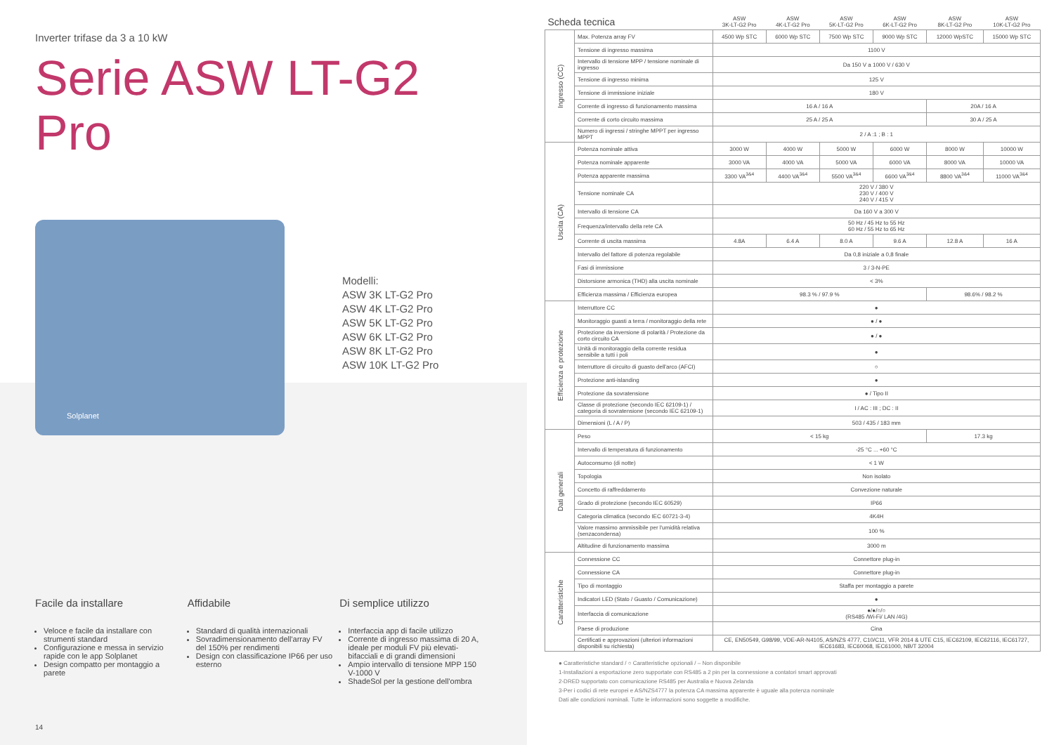Inverter trifase da 3 a 10 kW
Serie ASW LT-G2
Pro
Solplanet
Modelli:
ASW 3K LT-G2 Pro
ASW 4K LT-G2 Pro
ASW 5K LT-G2 Pro
ASW 6K LT-G2 Pro
ASW 8K LT-G2 Pro
ASW 10K LT-G2 Pro
Facile da installare
Veloce e facile da installare con strumenti standard
Configurazione e messa in servizio rapide con le app Solplanet
Design compatto per montaggio a parete
Affidabile
Standard di qualità internazionali
Sovradimensionamento dell'array FV del 150% per rendimenti
Design con classificazione IP66 per uso esterno
Di semplice utilizzo
Interfaccia app di facile utilizzo
Corrente di ingresso massima di 20 A, ideale per moduli FV più elevati-bifacciali e di grandi dimensioni
Ampio intervallo di tensione MPP 150 V-1000 V
ShadeSol per la gestione dell'ombra
14
| Scheda tecnica | | ASW 3K-LT-G2 Pro | ASW 4K-LT-G2 Pro | ASW 5K-LT-G2 Pro | ASW 6K-LT-G2 Pro | ASW 8K-LT-G2 Pro | ASW 10K-LT-G2 Pro |
| --- | --- | --- | --- | --- | --- | --- | --- |
| Ingresso (CC) | Max. Potenza array FV | 4500 Wp STC | 6000 Wp STC | 7500 Wp STC | 9000 Wp STC | 12000 WpSTC | 15000 Wp STC |
| | Tensione di ingresso massima | 1100 V | | | | | |
| | Intervallo di tensione MPP / tensione nominale di ingresso | Da 150 V a 1000 V / 630 V | | | | | |
| | Tensione di ingresso minima | 125 V | | | | | |
| | Tensione di immissione iniziale | 180 V | | | | | |
| | Corrente di ingresso di funzionamento massima | 16 A / 16 A | | | | 20A / 16 A | |
| | Corrente di corto circuito massima | 25 A / 25 A | | | | 30 A / 25 A | |
| | Numero di ingressi / stringhe MPPT per ingresso MPPT | 2 / A :1 ; B : 1 | | | | | |
| Uscita (CA) | Potenza nominale attiva | 3000 W | 4000 W | 5000 W | 6000 W | 8000 W | 10000 W |
| | Potenza nominale apparente | 3000 VA | 4000 VA | 5000 VA | 6000 VA | 8000 VA | 10000 VA |
| | Potenza apparente massima | 3300 VA<sup>3&4</sup> | 4400 VA<sup>3&4</sup> | 5500 VA<sup>3&4</sup> | 6600 VA<sup>3&4</sup> | 8800 VA<sup>3&4</sup> | 11000 VA<sup>3&4</sup> |
| | Tensione nominale CA | 220 V / 380 V 230 V / 400 V 240 V / 415 V | | | | | |
| | Intervallo di tensione CA | Da 160 V a 300 V | | | | | |
| | Frequenza/intervallo della rete CA | 50 Hz / 45 Hz to 55 Hz 60 Hz / 55 Hz to 65 Hz | | | | | |
| | Corrente di uscita massima | 4.8A | 6.4 A | 8.0 A | 9.6 A | 12.8 A | 16 A |
| | Intervallo del fattore di potenza regolabile | Da 0,8 iniziale a 0,8 finale | | | | | |
| | Fasi di immissione | 3 / 3-N-PE | | | | | |
| | Distorsione armonica (THD) alla uscita nominale | < 3% | | | | | |
| | Efficienza massima / Efficienza europea | 98.3 % / 97.9 % | | | | 98.6% / 98.2 % | |
| Efficienza e protezione | Interruttore CC | ● | | | | | |
| | Monitoraggio guasti a terra / monitoraggio della rete | ● / ● | | | | | |
| | Protezione da inversione di polarità / Protezione da corto circuito CA | ● / ● | | | | | |
| | Unità di monitoraggio della corrente residua sensibile a tutti i poli | ● | | | | | |
| | Interruttore di circuito di guasto dell'arco (AFCI) | ○ | | | | | |
| | Protezione anti-islanding | ● | | | | | |
| | Protezione da sovratensione | ● / Tipo II | | | | | |
| | Classe di protezione (secondo IEC 62109-1) / categoria di sovratensione (secondo IEC 62109-1) | I / AC : III ; DC : II | | | | | |
| | Dimensioni (L / A / P) | 503 / 435 / 183 mm | | | | | |
| Dati generali | Peso | < 15 kg | | | | 17.3 kg | |
| | Intervallo di temperatura di funzionamento | -25 °C ... +60 °C | | | | | |
| | Autoconsumo (di notte) | < 1 W | | | | | |
| | Topologia | Non isolato | | | | | |
| | Concetto di raffreddamento | Convezione naturale | | | | | |
| | Grado di protezione (secondo IEC 60529) | IP66 | | | | | |
| | Categoria climatica (secondo IEC 60721-3-4) | 4K4H | | | | | |
| | Valore massimo ammissibile per l'umidità relativa (senzacondensa) | 100 % | | | | | |
| | Altitudine di funzionamento massima | 3000 m | | | | | |
| Caratteristiche | Connessione CC | Connettore plug-in | | | | | |
| | Connessione CA | Connettore plug-in | | | | | |
| | Tipo di montaggio | Staffa per montaggio a parete | | | | | |
| | Indicatori LED (Stato / Guasto / Comunicazione) | ● | | | | | |
| | Interfaccia di comunicazione | ●/●/○/○ (RS485 /Wi-Fi/ LAN /4G) | | | | | |
| | Paese di produzione | Cina | | | | | |
| | Certificati e approvazioni (ulteriori informazioni disponibili su richiesta) | CE, EN50549, G98/99, VDE-AR-N4105, AS/NZS 4777, C10/C11, VFR 2014 & UTE C15, IEC62109, IEC62116, IEC61727, IEC61683, IEC60068, IEC61000, NB/T 32004 | | | | | |
● Caratteristiche standard / ○ Caratteristiche opzionali / – Non disponibile
1-Installazioni a esportazione zero supportate con RS485 a 2 pin per la connessione a contatori smart approvati
2-DRED supportato con comunicazione RS485 per Australia e Nuova Zelanda
3-Per i codici di rete europei e AS/NZS4777 la potenza CA massima apparente è uguale alla potenza nominale
Dati alle condizioni nominali. Tutte le informazioni sono soggette a modifiche.